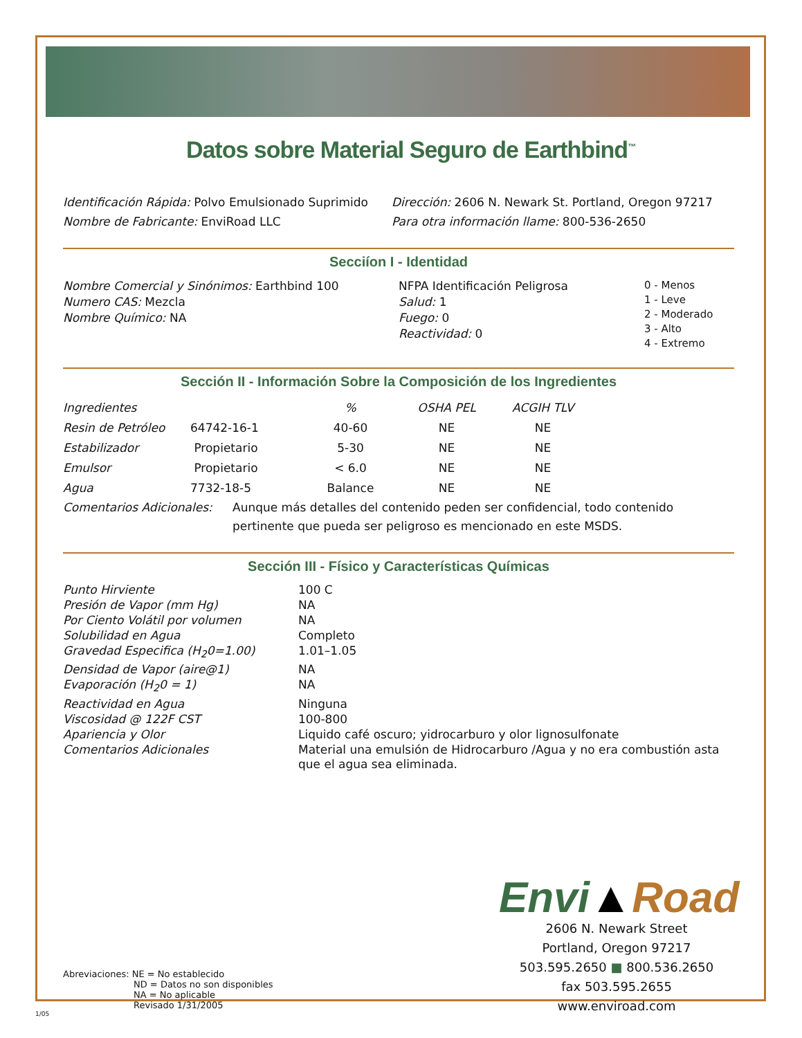Datos sobre Material Seguro de Earthbind<sup>™</sup>
Identificación Rápida: Polvo Emulsionado Suprimido
Dirección: 2606 N. Newark St. Portland, Oregon 97217
Nombre de Fabricante: EnviRoad LLC Para otra información llame: 800-536-2650
Secciíon I - Identidad
Nombre Comercial y Sinónimos: Earthbind 100
Numero CAS: Mezcla
Nombre Químico: NA
NFPA Identificación Peligrosa
Salud: 1
Fuego: 0
Reactividad: 0
0 - Menos
1 - Leve
2 - Moderado
3 - Alto
4 - Extremo
Sección II - Información Sobre la Composición de los Ingredientes
| Ingredientes | | % | OSHA PEL | ACGIH TLV |
| Resin de Petróleo | 64742-16-1 | 40-60 | NE | NE |
| Estabilizador | Propietario | 5-30 | NE | NE |
| Emulsor | Propietario | < 6.0 | NE | NE |
| Agua | 7732-18-5 | Balance | NE | NE |
Comentarios Adicionales: Aunque más detalles del contenido peden ser confidencial, todo contenido pertinente que pueda ser peligroso es mencionado en este MSDS.
Sección III - Físico y Características Químicas
| Punto Hirviente | 100 C |
| Presión de Vapor (mm Hg) | NA |
| Por Ciento Volátil por volumen | NA |
| Solubilidad en Agua | Completo |
| Gravedad Especifica (H<sub>2</sub>0=1.00) | 1.01–1.05 |
| Densidad de Vapor (aire@1) | NA |
| Evaporación (H<sub>2</sub>0 = 1) | NA |
| Reactividad en Agua | Ninguna |
| Viscosidad @ 122F CST | 100-800 |
| Apariencia y Olor | Liquido café oscuro; yidrocarburo y olor lignosulfonate |
| Comentarios Adicionales | Material una emulsión de Hidrocarburo /Agua y no era combustión asta que el agua sea eliminada. |
Abreviaciones: NE = No establecido
ND = Datos no son disponibles
NA = No aplicable
Revisado 1/31/2005
Envi▲Road
2606 N. Newark Street
Portland, Oregon 97217
503.595.2650 ■ 800.536.2650
fax 503.595.2655
www.enviroad.com
1/05